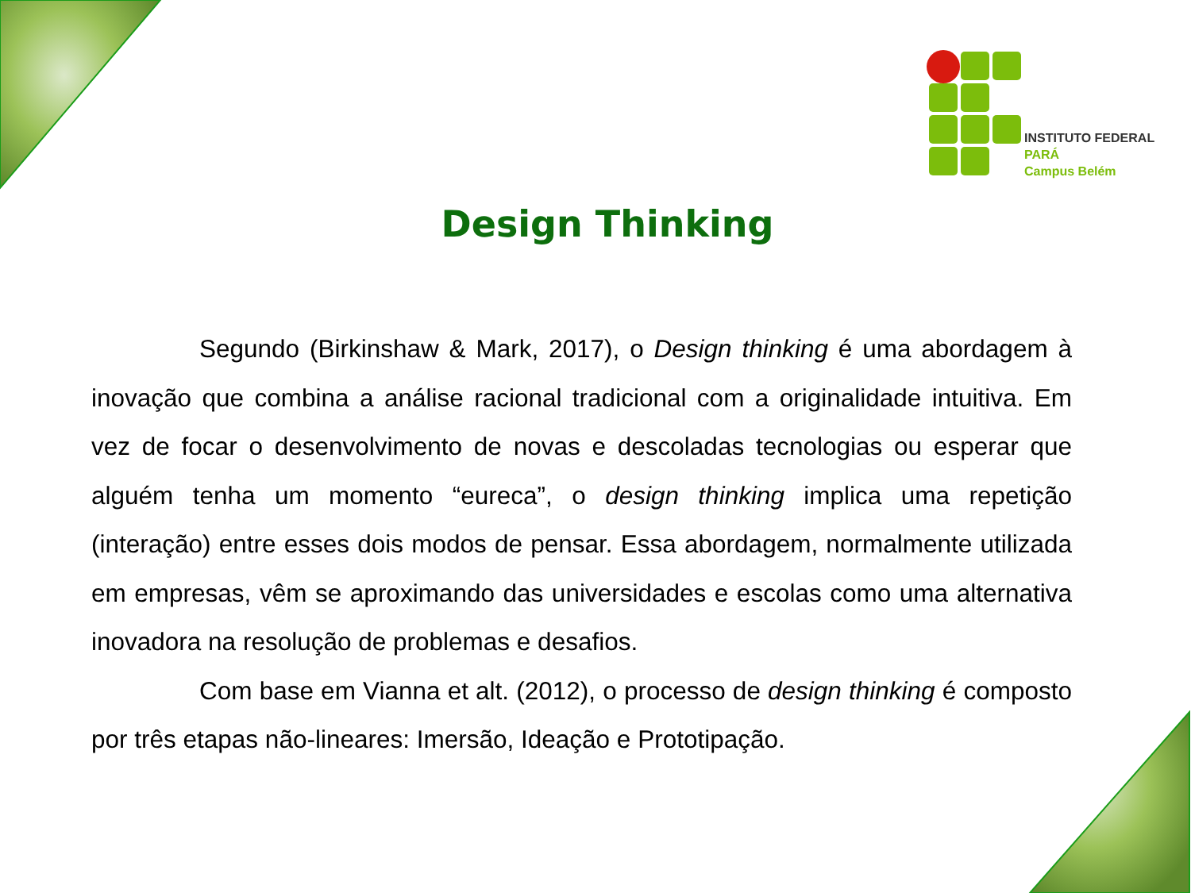INSTITUTO FEDERAL
PARÁ
Campus Belém
Design Thinking
Segundo (Birkinshaw & Mark, 2017), o Design thinking é uma abordagem à inovação que combina a análise racional tradicional com a originalidade intuitiva. Em vez de focar o desenvolvimento de novas e descoladas tecnologias ou esperar que alguém tenha um momento “eureca”, o design thinking implica uma repetição (interação) entre esses dois modos de pensar. Essa abordagem, normalmente utilizada em empresas, vêm se aproximando das universidades e escolas como uma alternativa inovadora na resolução de problemas e desafios.
Com base em Vianna et alt. (2012), o processo de design thinking é composto por três etapas não-lineares: Imersão, Ideação e Prototipação.